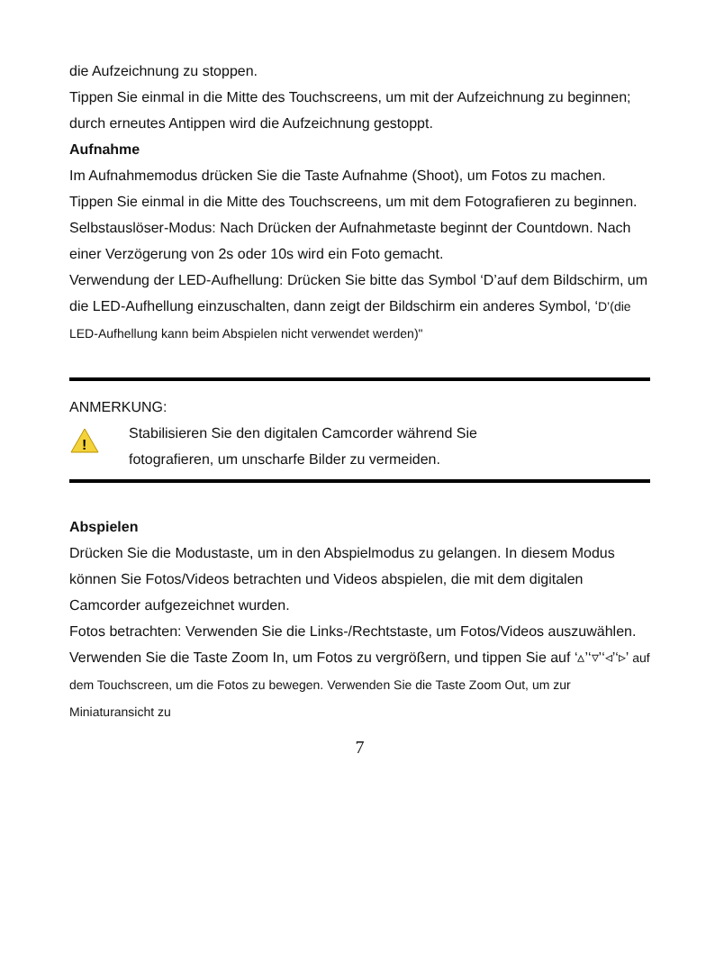die Aufzeichnung zu stoppen.
Tippen Sie einmal in die Mitte des Touchscreens, um mit der Aufzeichnung zu beginnen; durch erneutes Antippen wird die Aufzeichnung gestoppt.
Aufnahme
Im Aufnahmemodus drücken Sie die Taste Aufnahme (Shoot), um Fotos zu machen.
Tippen Sie einmal in die Mitte des Touchscreens, um mit dem Fotografieren zu beginnen.
Selbstauslöser-Modus: Nach Drücken der Aufnahmetaste beginnt der Countdown. Nach einer Verzögerung von 2s oder 10s wird ein Foto gemacht.
Verwendung der LED-Aufhellung: Drücken Sie bitte das Symbol ‘D’auf dem Bildschirm, um die LED-Aufhellung einzuschalten, dann zeigt der Bildschirm ein anderes Symbol, ‘D’(die LED-Aufhellung kann beim Abspielen nicht verwendet werden)"
ANMERKUNG:
!
Stabilisieren Sie den digitalen Camcorder während Sie
fotografieren, um unscharfe Bilder zu vermeiden.
Abspielen
Drücken Sie die Modustaste, um in den Abspielmodus zu gelangen. In diesem Modus können Sie Fotos/Videos betrachten und Videos abspielen, die mit dem digitalen Camcorder aufgezeichnet wurden.
Fotos betrachten: Verwenden Sie die Links-/Rechtstaste, um Fotos/Videos auszuwählen. Verwenden Sie die Taste Zoom In, um Fotos zu vergrößern, und tippen Sie auf ‘▵’‘▿’‘◃’‘▹’ auf dem Touchscreen, um die Fotos zu bewegen. Verwenden Sie die Taste Zoom Out, um zur Miniaturansicht zu
7